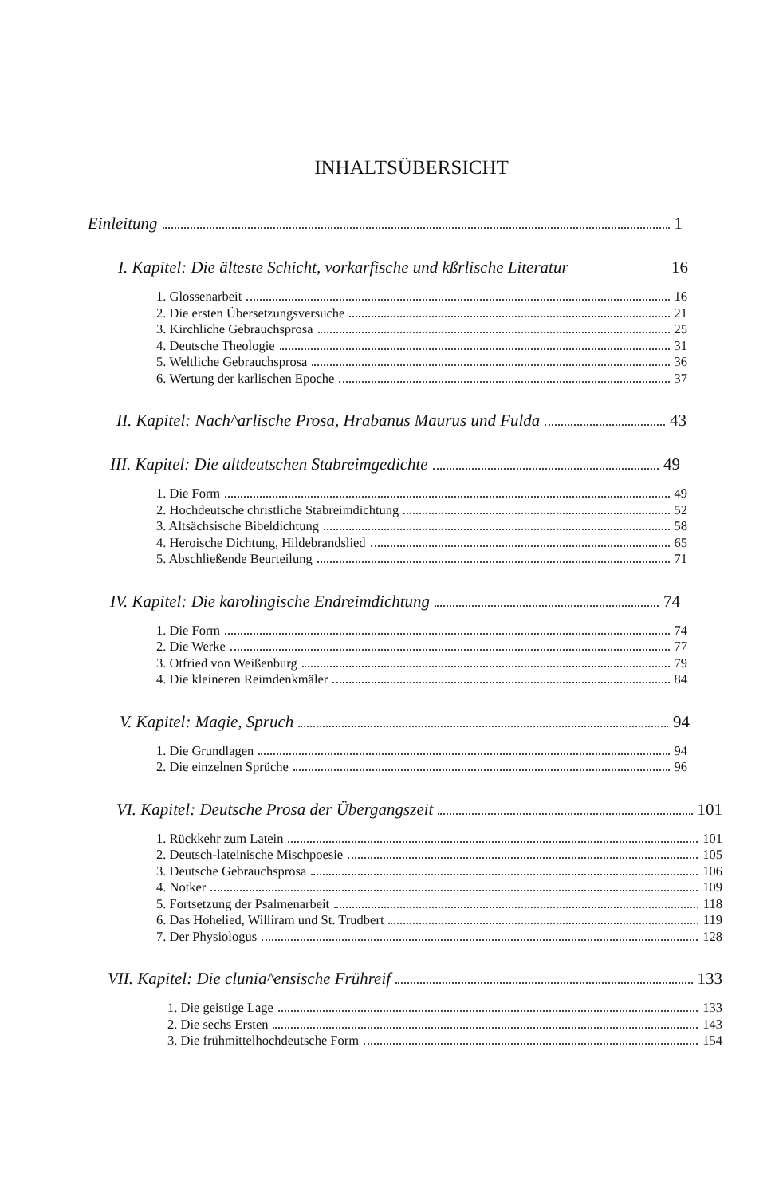INHALTSÜBERSICHT
Einleitung 1
I. Kapitel: Die älteste Schicht, vorkarfische und kßrlische Literatur 16
1. Glossenarbeit 16
2. Die ersten Übersetzungsversuche 21
3. Kirchliche Gebrauchsprosa 25
4. Deutsche Theologie 31
5. Weltliche Gebrauchsprosa 36
6. Wertung der karlischen Epoche 37
II. Kapitel: Nach^arlische Prosa, Hrabanus Maurus und Fulda 43
III. Kapitel: Die altdeutschen Stabreimgedichte 49
1. Die Form 49
2. Hochdeutsche christliche Stabreimdichtung 52
3. Altsächsische Bibeldichtung 58
4. Heroische Dichtung, Hildebrandslied 65
5. Abschließende Beurteilung 71
IV. Kapitel: Die karolingische Endreimdichtung 74
1. Die Form 74
2. Die Werke 77
3. Otfried von Weißenburg 79
4. Die kleineren Reimdenkmäler 84
V. Kapitel: Magie, Spruch 94
1. Die Grundlagen 94
2. Die einzelnen Sprüche 96
VI. Kapitel: Deutsche Prosa der Übergangszeit 101
1. Rückkehr zum Latein 101
2. Deutsch-lateinische Mischpoesie 105
3. Deutsche Gebrauchsprosa 106
4. Notker 109
5. Fortsetzung der Psalmenarbeit 118
6. Das Hohelied, Williram und St. Trudbert 119
7. Der Physiologus 128
VII. Kapitel: Die clunia^ensische Frühreif 133
1. Die geistige Lage 133
2. Die sechs Ersten 143
3. Die frühmittelhochdeutsche Form 154